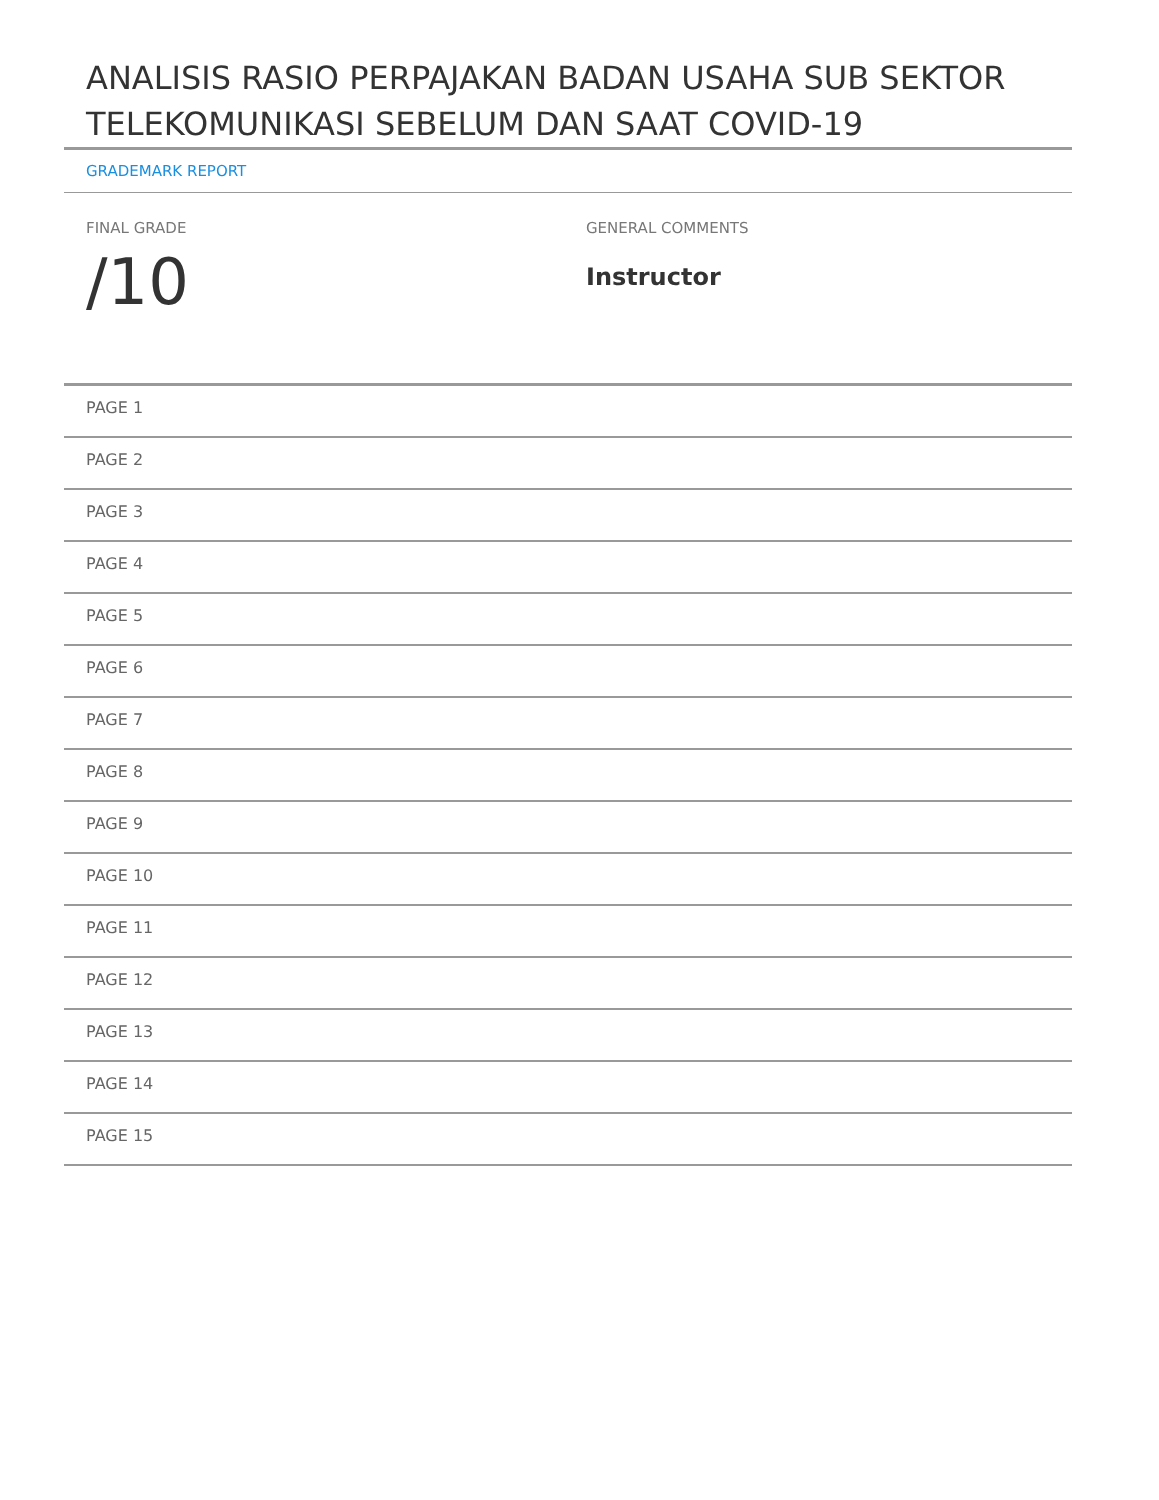ANALISIS RASIO PERPAJAKAN BADAN USAHA SUB SEKTOR TELEKOMUNIKASI SEBELUM DAN SAAT COVID-19
GRADEMARK REPORT
FINAL GRADE
/10
GENERAL COMMENTS
Instructor
PAGE 1
PAGE 2
PAGE 3
PAGE 4
PAGE 5
PAGE 6
PAGE 7
PAGE 8
PAGE 9
PAGE 10
PAGE 11
PAGE 12
PAGE 13
PAGE 14
PAGE 15